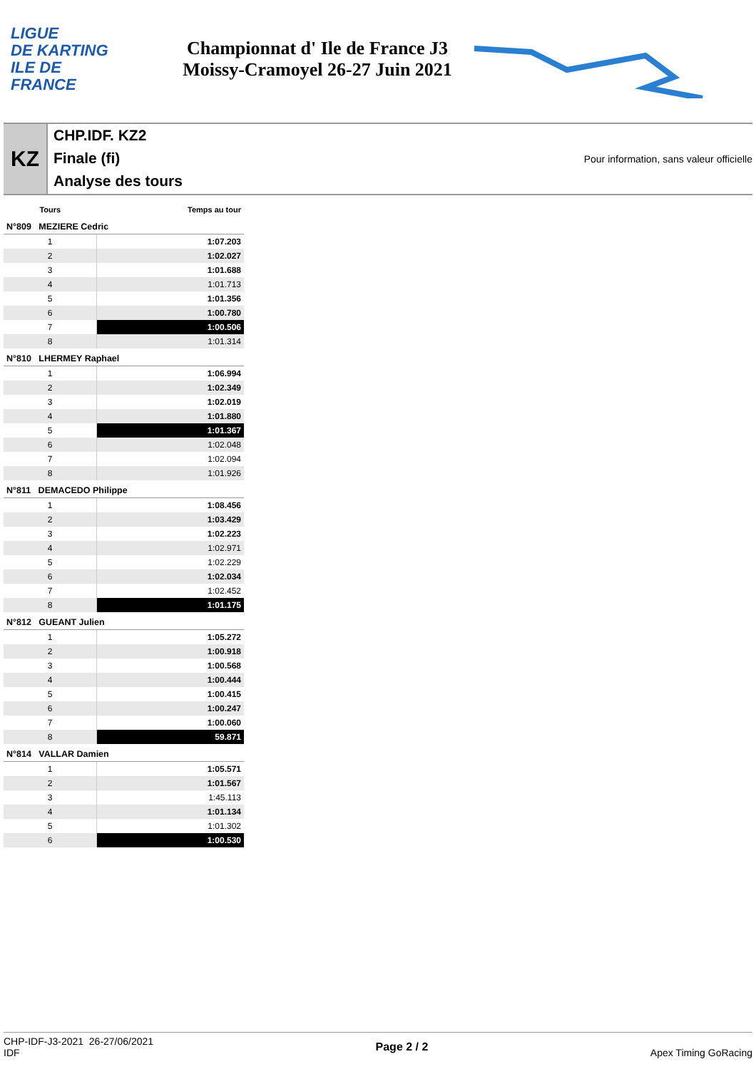LIGUE
DE KARTING
ILE DE
FRANCE
Championnat d' Ile de France J3
Moissy-Cramoyel 26-27 Juin 2021
KZ
CHP.IDF. KZ2
Finale (fi)
Analyse des tours
Pour information, sans valeur officielle
| Tours | Temps au tour |
| --- | --- |
| N°809 MEZIERE Cedric | |
| 1 | 1:07.203 |
| 2 | 1:02.027 |
| 3 | 1:01.688 |
| 4 | 1:01.713 |
| 5 | 1:01.356 |
| 6 | 1:00.780 |
| 7 | 1:00.506 |
| 8 | 1:01.314 |
| N°810 LHERMEY Raphael | |
| 1 | 1:06.994 |
| 2 | 1:02.349 |
| 3 | 1:02.019 |
| 4 | 1:01.880 |
| 5 | 1:01.367 |
| 6 | 1:02.048 |
| 7 | 1:02.094 |
| 8 | 1:01.926 |
| N°811 DEMACEDO Philippe | |
| 1 | 1:08.456 |
| 2 | 1:03.429 |
| 3 | 1:02.223 |
| 4 | 1:02.971 |
| 5 | 1:02.229 |
| 6 | 1:02.034 |
| 7 | 1:02.452 |
| 8 | 1:01.175 |
| N°812 GUEANT Julien | |
| 1 | 1:05.272 |
| 2 | 1:00.918 |
| 3 | 1:00.568 |
| 4 | 1:00.444 |
| 5 | 1:00.415 |
| 6 | 1:00.247 |
| 7 | 1:00.060 |
| 8 | 59.871 |
| N°814 VALLAR Damien | |
| 1 | 1:05.571 |
| 2 | 1:01.567 |
| 3 | 1:45.113 |
| 4 | 1:01.134 |
| 5 | 1:01.302 |
| 6 | 1:00.530 |
CHP-IDF-J3-2021 26-27/06/2021
IDF
Page 2 / 2 Apex Timing GoRacing